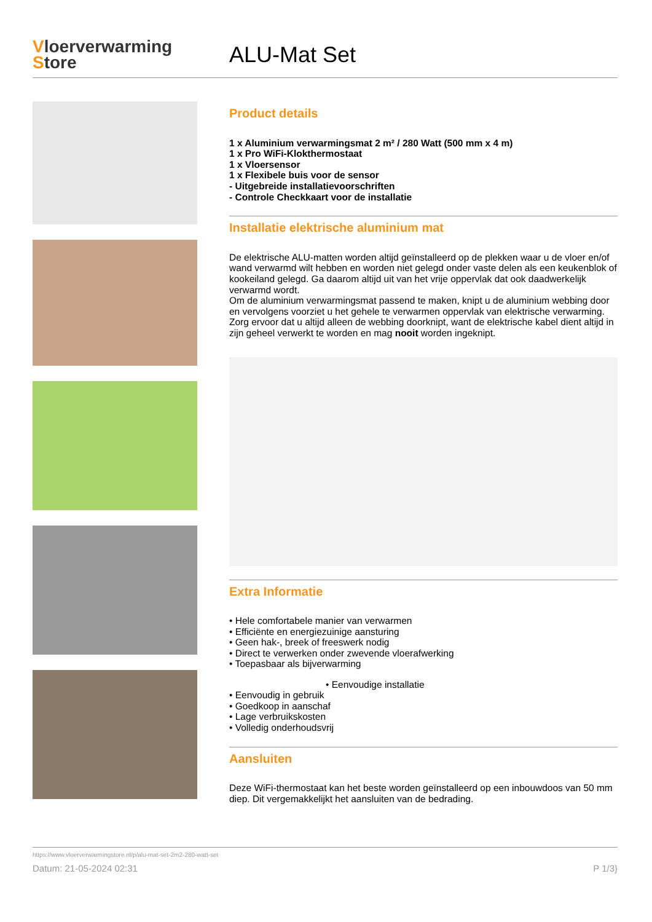Vloerverwarming
Store
ALU-Mat Set
Product details
1 x Aluminium verwarmingsmat 2 m² / 280 Watt (500 mm x 4 m)
1 x Pro WiFi-Klokthermostaat
1 x Vloersensor
1 x Flexibele buis voor de sensor
- Uitgebreide installatievoorschriften
- Controle Checkkaart voor de installatie
Installatie elektrische aluminium mat
De elektrische ALU-matten worden altijd geïnstalleerd op de plekken waar u de vloer en/of wand verwarmd wilt hebben en worden niet gelegd onder vaste delen als een keukenblok of kookeiland gelegd. Ga daarom altijd uit van het vrije oppervlak dat ook daadwerkelijk verwarmd wordt.
Om de aluminium verwarmingsmat passend te maken, knipt u de aluminium webbing door en vervolgens voorziet u het gehele te verwarmen oppervlak van elektrische verwarming. Zorg ervoor dat u altijd alleen de webbing doorknipt, want de elektrische kabel dient altijd in zijn geheel verwerkt te worden en mag nooit worden ingeknipt.
Extra Informatie
• Hele comfortabele manier van verwarmen
• Efficiënte en energiezuinige aansturing
• Geen hak-, breek of freeswerk nodig
• Direct te verwerken onder zwevende vloerafwerking
• Toepasbaar als bijverwarming
• Eenvoudige installatie
• Eenvoudig in gebruik
• Goedkoop in aanschaf
• Lage verbruikskosten
• Volledig onderhoudsvrij
Aansluiten
Deze WiFi-thermostaat kan het beste worden geïnstalleerd op een inbouwdoos van 50 mm diep. Dit vergemakkelijkt het aansluiten van de bedrading.
https://www.vloerverwarmingstore.nl/p/alu-mat-set-2m2-280-watt-set
Datum: 21-05-2024 02:31 P 1/3}